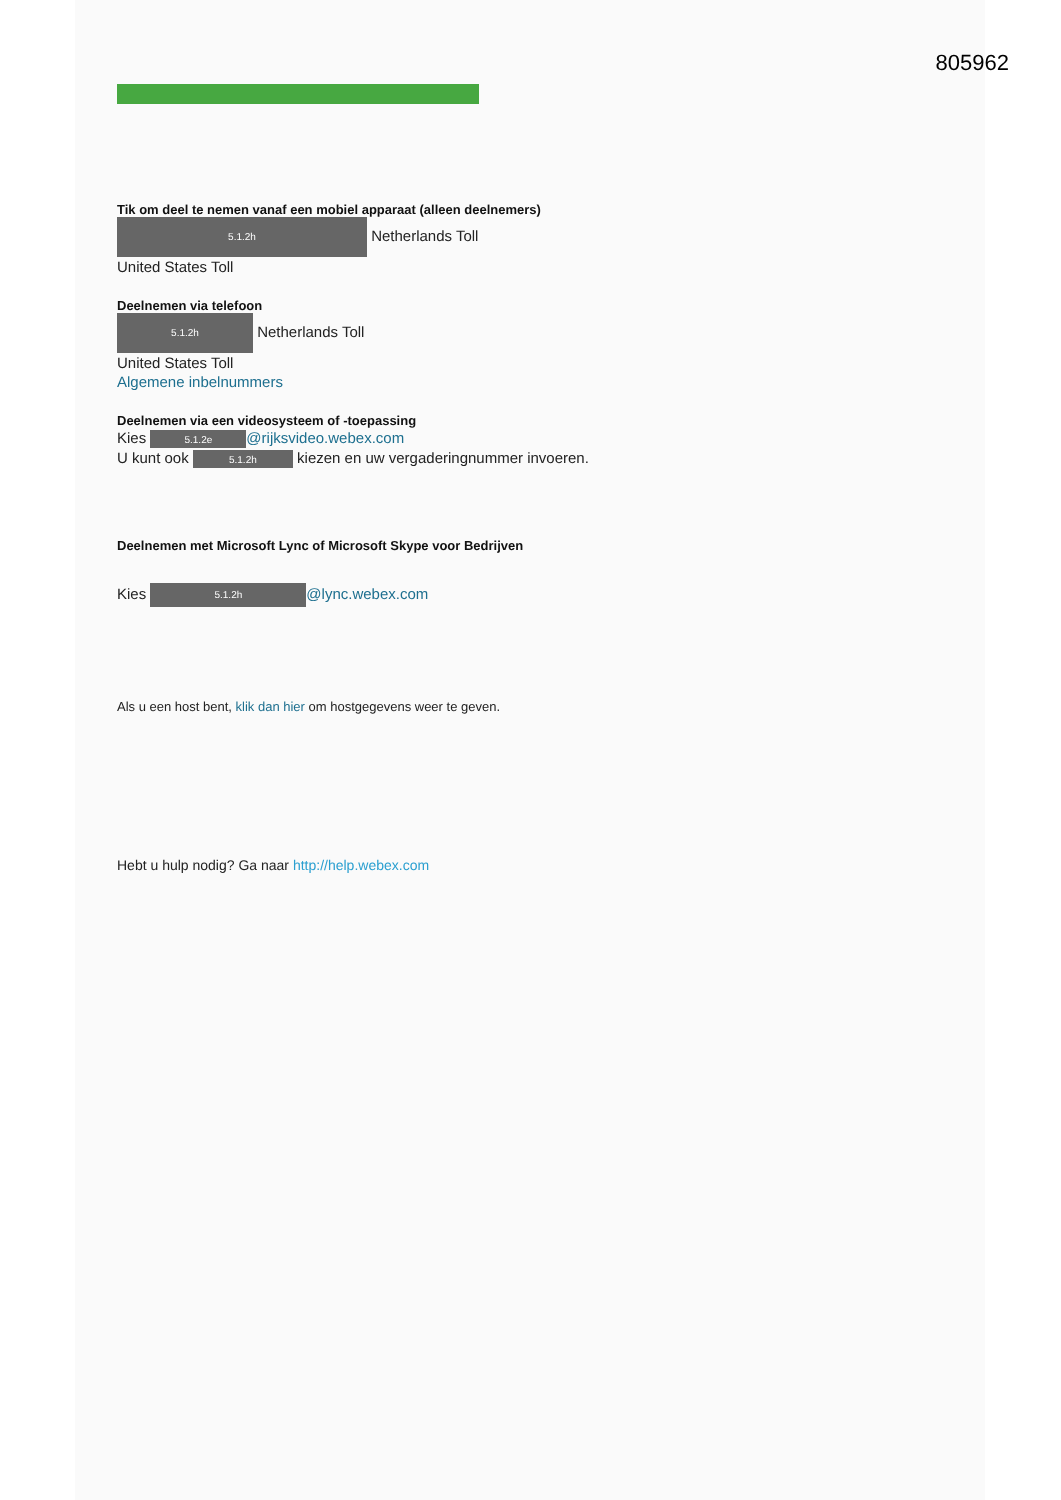805962
Tik om deel te nemen vanaf een mobiel apparaat (alleen deelnemers)
5.1.2h Netherlands Toll
United States Toll
Deelnemen via telefoon
5.1.2h Netherlands Toll
United States Toll
Algemene inbelnummers
Deelnemen via een videosysteem of -toepassing
Kies 5.1.2e @rijksvideo.webex.com
U kunt ook 5.1.2h kiezen en uw vergaderingnummer invoeren.
Deelnemen met Microsoft Lync of Microsoft Skype voor Bedrijven
Kies 5.1.2h @lync.webex.com
Als u een host bent, klik dan hier om hostgegevens weer te geven.
Hebt u hulp nodig? Ga naar http://help.webex.com